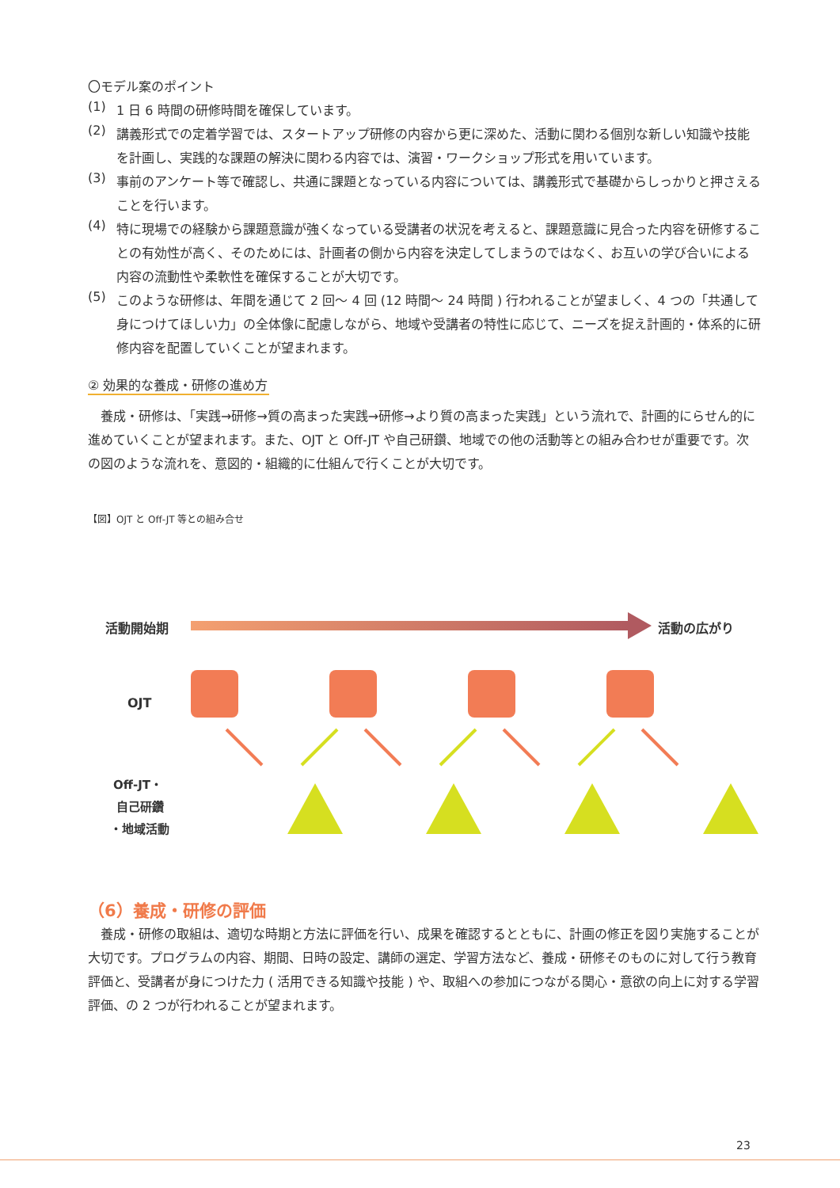〇モデル案のポイント
(1)
1 日 6 時間の研修時間を確保しています。
(2)
講義形式での定着学習では、スタートアップ研修の内容から更に深めた、活動に関わる個別な新しい知識や技能を計画し、実践的な課題の解決に関わる内容では、演習・ワークショップ形式を用いています。
(3)
事前のアンケート等で確認し、共通に課題となっている内容については、講義形式で基礎からしっかりと押さえることを行います。
(4)
特に現場での経験から課題意識が強くなっている受講者の状況を考えると、課題意識に見合った内容を研修することの有効性が高く、そのためには、計画者の側から内容を決定してしまうのではなく、お互いの学び合いによる内容の流動性や柔軟性を確保することが大切です。
(5)
このような研修は、年間を通じて 2 回～ 4 回 (12 時間～ 24 時間 ) 行われることが望ましく、4 つの「共通して身につけてほしい力」の全体像に配慮しながら、地域や受講者の特性に応じて、ニーズを捉え計画的・体系的に研修内容を配置していくことが望まれます。
② 効果的な養成・研修の進め方
養成・研修は、「実践→研修→質の高まった実践→研修→より質の高まった実践」という流れで、計画的にらせん的に進めていくことが望まれます。また、OJT と Off-JT や自己研鑽、地域での他の活動等との組み合わせが重要です。次の図のような流れを、意図的・組織的に仕組んで行くことが大切です。
【図】OJT と Off-JT 等との組み合せ
活動開始期
活動の広がり
OJT
Off-JT・
自己研鑽
・地域活動
（6）養成・研修の評価
養成・研修の取組は、適切な時期と方法に評価を行い、成果を確認するとともに、計画の修正を図り実施することが大切です。プログラムの内容、期間、日時の設定、講師の選定、学習方法など、養成・研修そのものに対して行う教育評価と、受講者が身につけた力 ( 活用できる知識や技能 ) や、取組への参加につながる関心・意欲の向上に対する学習評価、の 2 つが行われることが望まれます。
23